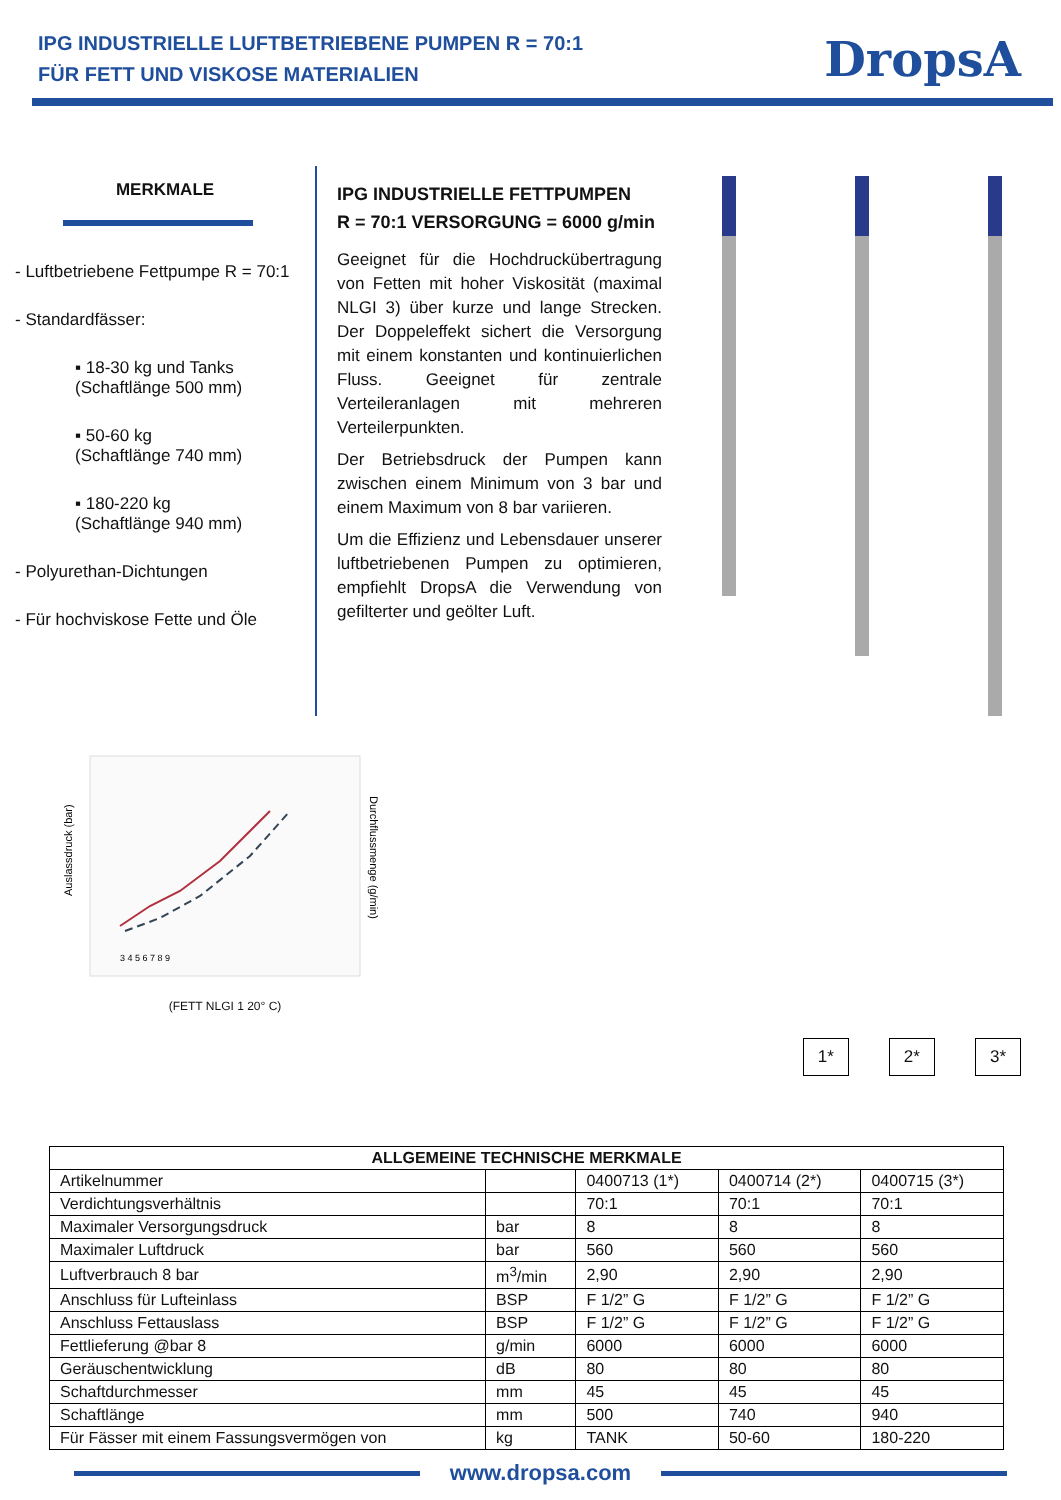IPG INDUSTRIELLE LUFTBETRIEBENE PUMPEN R = 70:1
FÜR FETT UND VISKOSE MATERIALIEN
DropsA
MERKMALE
- Luftbetriebene Fettpumpe R = 70:1
- Standardfässer:
▪ 18-30 kg und Tanks
(Schaftlänge 500 mm)
▪ 50-60 kg
(Schaftlänge 740 mm)
▪ 180-220 kg
(Schaftlänge 940 mm)
- Polyurethan-Dichtungen
- Für hochviskose Fette und Öle
IPG INDUSTRIELLE FETTPUMPEN
R = 70:1 VERSORGUNG = 6000 g/min
Geeignet für die Hochdruckübertragung von Fetten mit hoher Viskosität (maximal NLGI 3) über kurze und lange Strecken. Der Doppeleffekt sichert die Versorgung mit einem konstanten und kontinuierlichen Fluss. Geeignet für zentrale Verteileranlagen mit mehreren Verteilerpunkten.
Der Betriebsdruck der Pumpen kann zwischen einem Minimum von 3 bar und einem Maximum von 8 bar variieren.
Um die Effizienz und Lebensdauer unserer luftbetriebenen Pumpen zu optimieren, empfiehlt DropsA die Verwendung von gefilterter und geölter Luft.
Auslassdruck (bar)
Durchflussmenge (g/min)
3 4 5 6 7 8 9
(FETT NLGI 1 20° C)
1* 2* 3*
| ALLGEMEINE TECHNISCHE MERKMALE | | | | |
| --- | --- | --- | --- | --- |
| Artikelnummer | | 0400713 (1*) | 0400714 (2*) | 0400715 (3*) |
| Verdichtungsverhältnis | | 70:1 | 70:1 | 70:1 |
| Maximaler Versorgungsdruck | bar | 8 | 8 | 8 |
| Maximaler Luftdruck | bar | 560 | 560 | 560 |
| Luftverbrauch 8 bar | m<sup>3</sup>/min | 2,90 | 2,90 | 2,90 |
| Anschluss für Lufteinlass | BSP | F 1/2” G | F 1/2” G | F 1/2” G |
| Anschluss Fettauslass | BSP | F 1/2” G | F 1/2” G | F 1/2” G |
| Fettlieferung @bar 8 | g/min | 6000 | 6000 | 6000 |
| Geräuschentwicklung | dB | 80 | 80 | 80 |
| Schaftdurchmesser | mm | 45 | 45 | 45 |
| Schaftlänge | mm | 500 | 740 | 940 |
| Für Fässer mit einem Fassungsvermögen von | kg | TANK | 50-60 | 180-220 |
www.dropsa.com